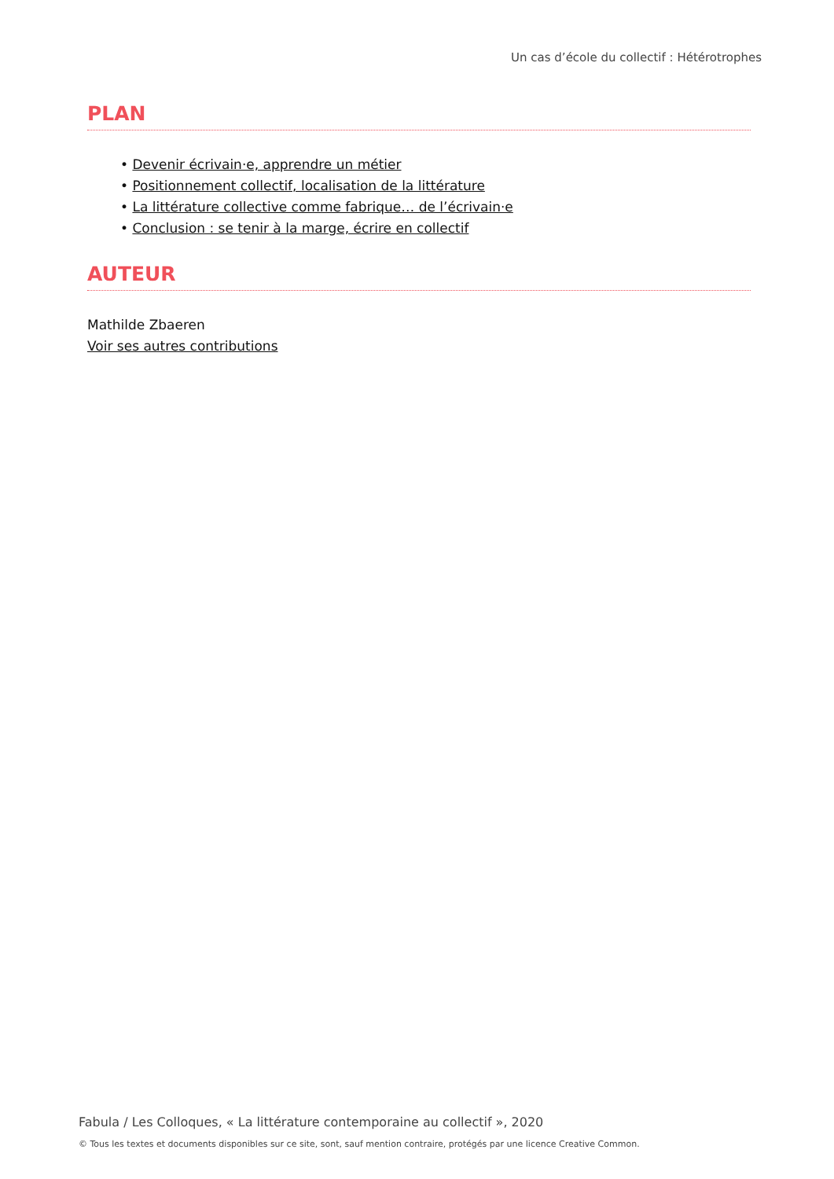Un cas d’école du collectif : Hétérotrophes
PLAN
• Devenir écrivain·e, apprendre un métier
• Positionnement collectif, localisation de la littérature
• La littérature collective comme fabrique… de l’écrivain·e
• Conclusion : se tenir à la marge, écrire en collectif
AUTEUR
Mathilde Zbaeren
Voir ses autres contributions
Fabula / Les Colloques, « La littérature contemporaine au collectif », 2020
© Tous les textes et documents disponibles sur ce site, sont, sauf mention contraire, protégés par une licence Creative Common.